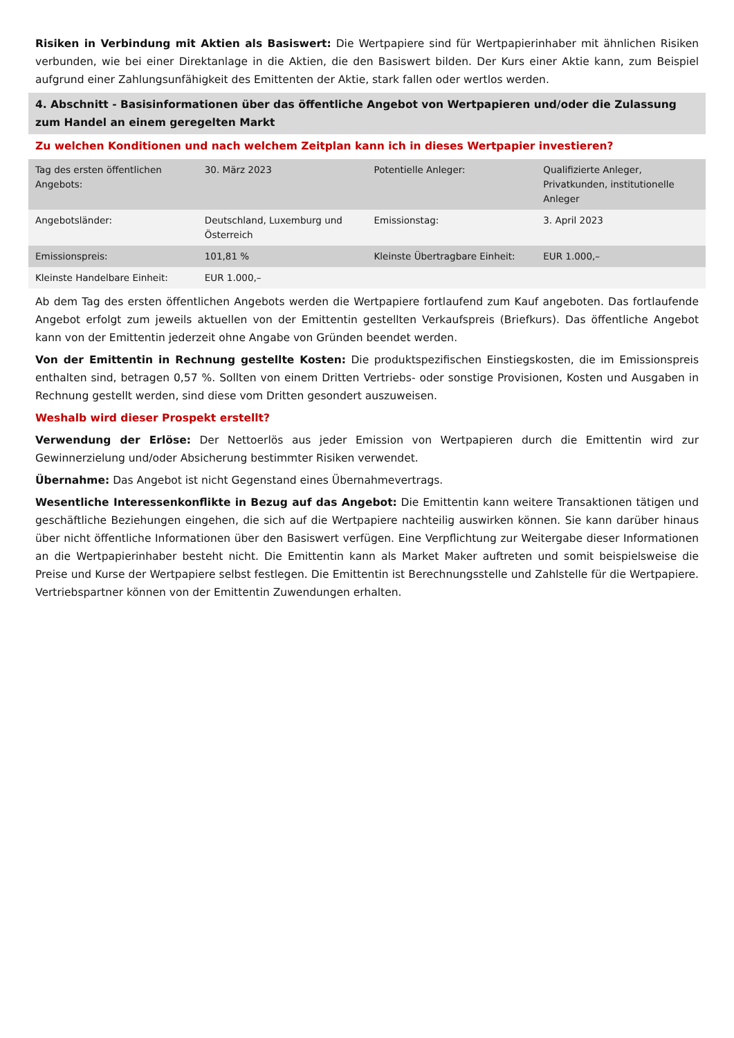Risiken in Verbindung mit Aktien als Basiswert: Die Wertpapiere sind für Wertpapierinhaber mit ähnlichen Risiken verbunden, wie bei einer Direktanlage in die Aktien, die den Basiswert bilden. Der Kurs einer Aktie kann, zum Beispiel aufgrund einer Zahlungsunfähigkeit des Emittenten der Aktie, stark fallen oder wertlos werden.
4. Abschnitt - Basisinformationen über das öffentliche Angebot von Wertpapieren und/oder die Zulassung zum Handel an einem geregelten Markt
Zu welchen Konditionen und nach welchem Zeitplan kann ich in dieses Wertpapier investieren?
| Tag des ersten öffentlichen Angebots: | 30. März 2023 | Potentielle Anleger: | Qualifizierte Anleger, Privatkunden, institutionelle Anleger |
| Angebotsländer: | Deutschland, Luxemburg und Österreich | Emissionstag: | 3. April 2023 |
| Emissionspreis: | 101,81 % | Kleinste Übertragbare Einheit: | EUR 1.000,– |
| Kleinste Handelbare Einheit: | EUR 1.000,– | | |
Ab dem Tag des ersten öffentlichen Angebots werden die Wertpapiere fortlaufend zum Kauf angeboten. Das fortlaufende Angebot erfolgt zum jeweils aktuellen von der Emittentin gestellten Verkaufspreis (Briefkurs). Das öffentliche Angebot kann von der Emittentin jederzeit ohne Angabe von Gründen beendet werden.
Von der Emittentin in Rechnung gestellte Kosten: Die produktspezifischen Einstiegskosten, die im Emissionspreis enthalten sind, betragen 0,57 %. Sollten von einem Dritten Vertriebs- oder sonstige Provisionen, Kosten und Ausgaben in Rechnung gestellt werden, sind diese vom Dritten gesondert auszuweisen.
Weshalb wird dieser Prospekt erstellt?
Verwendung der Erlöse: Der Nettoerlös aus jeder Emission von Wertpapieren durch die Emittentin wird zur Gewinnerzielung und/oder Absicherung bestimmter Risiken verwendet.
Übernahme: Das Angebot ist nicht Gegenstand eines Übernahmevertrags.
Wesentliche Interessenkonflikte in Bezug auf das Angebot: Die Emittentin kann weitere Transaktionen tätigen und geschäftliche Beziehungen eingehen, die sich auf die Wertpapiere nachteilig auswirken können. Sie kann darüber hinaus über nicht öffentliche Informationen über den Basiswert verfügen. Eine Verpflichtung zur Weitergabe dieser Informationen an die Wertpapierinhaber besteht nicht. Die Emittentin kann als Market Maker auftreten und somit beispielsweise die Preise und Kurse der Wertpapiere selbst festlegen. Die Emittentin ist Berechnungsstelle und Zahlstelle für die Wertpapiere. Vertriebspartner können von der Emittentin Zuwendungen erhalten.